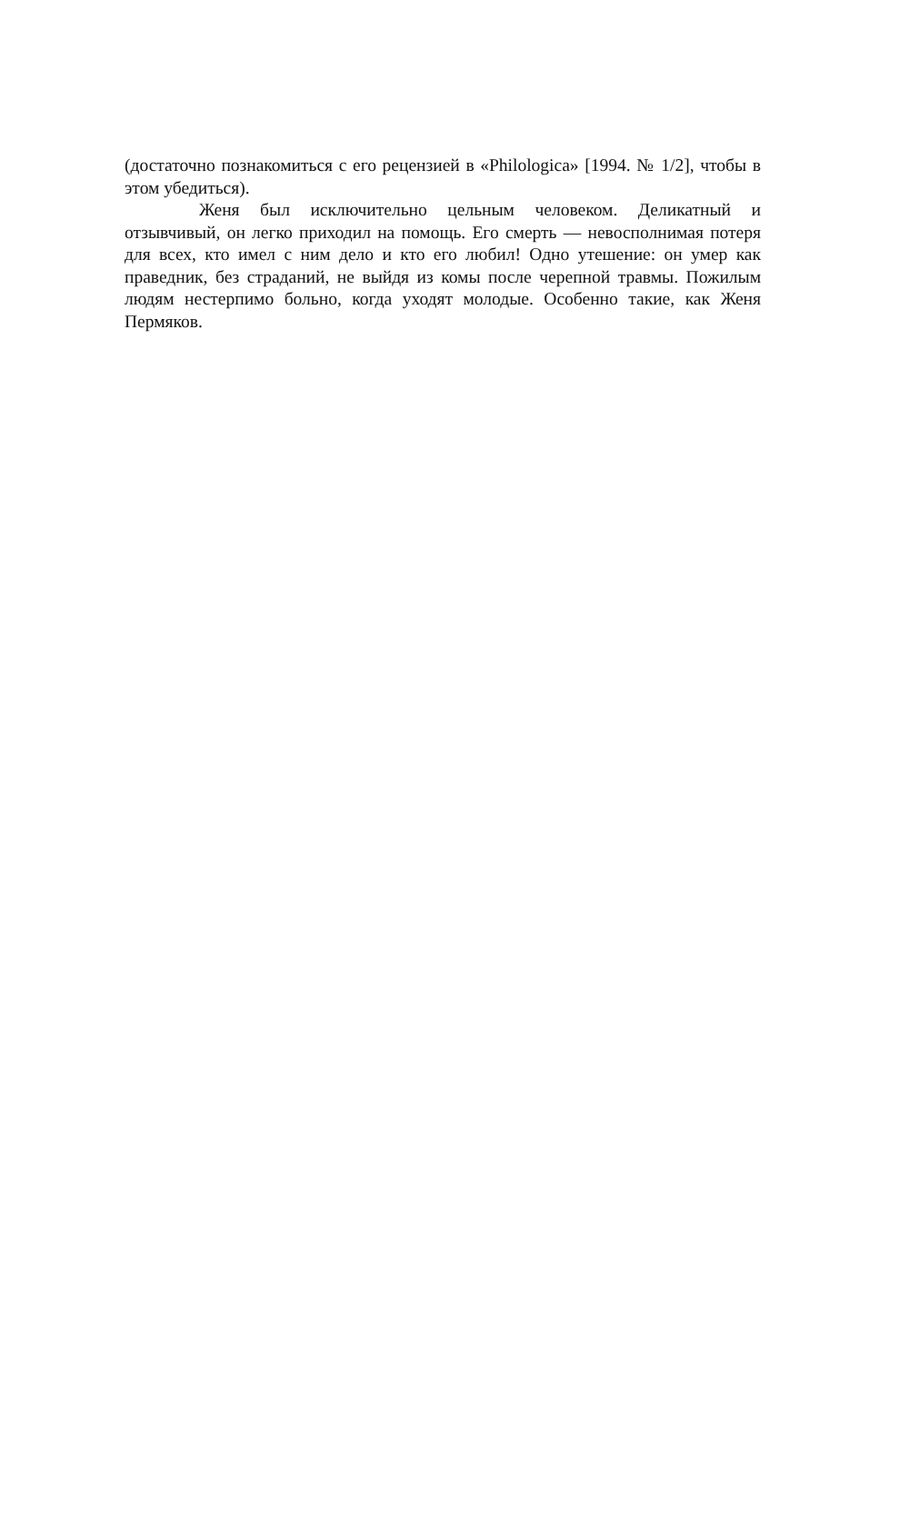(достаточно познакомиться с его рецензией в «Philologica» [1994. № 1/2], чтобы в этом убедиться).
Женя был исключительно цельным человеком. Деликатный и отзывчивый, он легко приходил на помощь. Его смерть — невосполнимая потеря для всех, кто имел с ним дело и кто его любил! Одно утешение: он умер как праведник, без страданий, не выйдя из комы после черепной травмы. Пожилым людям нестерпимо больно, когда уходят молодые. Особенно такие, как Женя Пермяков.